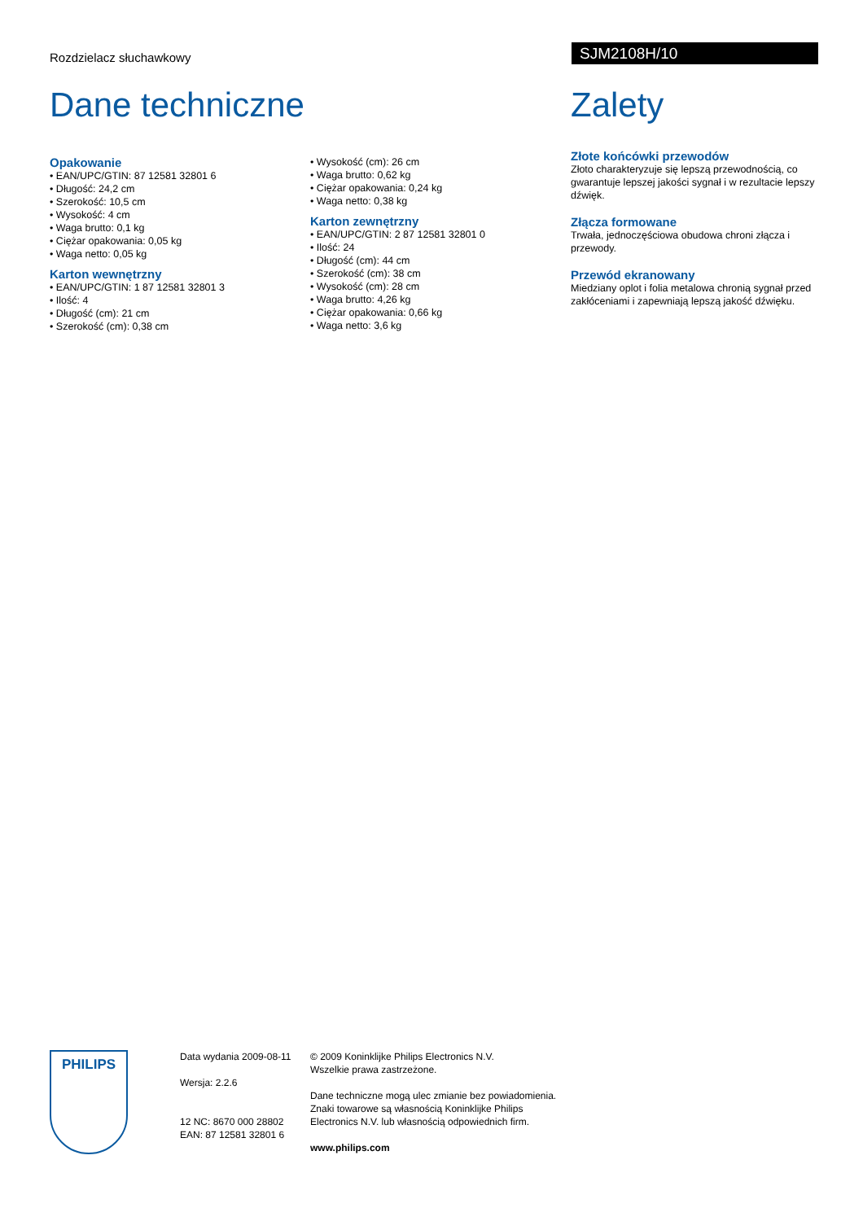Rozdzielacz słuchawkowy
SJM2108H/10
Dane techniczne
Opakowanie
• EAN/UPC/GTIN: 87 12581 32801 6
• Długość: 24,2 cm
• Szerokość: 10,5 cm
• Wysokość: 4 cm
• Waga brutto: 0,1 kg
• Ciężar opakowania: 0,05 kg
• Waga netto: 0,05 kg
Karton wewnętrzny
• EAN/UPC/GTIN: 1 87 12581 32801 3
• Ilość: 4
• Długość (cm): 21 cm
• Szerokość (cm): 0,38 cm
• Wysokość (cm): 26 cm
• Waga brutto: 0,62 kg
• Ciężar opakowania: 0,24 kg
• Waga netto: 0,38 kg
Karton zewnętrzny
• EAN/UPC/GTIN: 2 87 12581 32801 0
• Ilość: 24
• Długość (cm): 44 cm
• Szerokość (cm): 38 cm
• Wysokość (cm): 28 cm
• Waga brutto: 4,26 kg
• Ciężar opakowania: 0,66 kg
• Waga netto: 3,6 kg
Zalety
Złote końcówki przewodów
Złoto charakteryzuje się lepszą przewodnością, co gwarantuje lepszej jakości sygnał i w rezultacie lepszy dźwięk.
Złącza formowane
Trwała, jednoczęściowa obudowa chroni złącza i przewody.
Przewód ekranowany
Miedziany oplot i folia metalowa chronią sygnał przed zakłóceniami i zapewniają lepszą jakość dźwięku.
PHILIPS
Data wydania 2009-08-11
Wersja: 2.2.6
12 NC: 8670 000 28802
EAN: 87 12581 32801 6
© 2009 Koninklijke Philips Electronics N.V.
Wszelkie prawa zastrzeżone.
Dane techniczne mogą ulec zmianie bez powiadomienia.
Znaki towarowe są własnością Koninklijke Philips
Electronics N.V. lub własnością odpowiednich firm.
www.philips.com